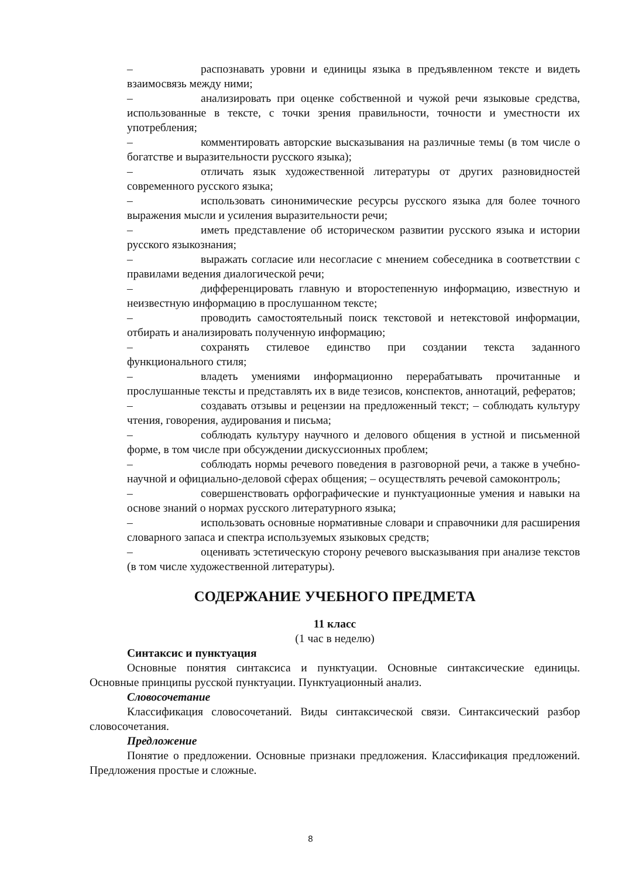– распознавать уровни и единицы языка в предъявленном тексте и видеть взаимосвязь между ними;
– анализировать при оценке собственной и чужой речи языковые средства, использованные в тексте, с точки зрения правильности, точности и уместности их употребления;
– комментировать авторские высказывания на различные темы (в том числе о богатстве и выразительности русского языка);
– отличать язык художественной литературы от других разновидностей современного русского языка;
– использовать синонимические ресурсы русского языка для более точного выражения мысли и усиления выразительности речи;
– иметь представление об историческом развитии русского языка и истории русского языкознания;
– выражать согласие или несогласие с мнением собеседника в соответствии с правилами ведения диалогической речи;
– дифференцировать главную и второстепенную информацию, известную и неизвестную информацию в прослушанном тексте;
– проводить самостоятельный поиск текстовой и нетекстовой информации, отбирать и анализировать полученную информацию;
– сохранять стилевое единство при создании текста заданного функционального стиля;
– владеть умениями информационно перерабатывать прочитанные и прослушанные тексты и представлять их в виде тезисов, конспектов, аннотаций, рефератов;
– создавать отзывы и рецензии на предложенный текст; – соблюдать культуру чтения, говорения, аудирования и письма;
– соблюдать культуру научного и делового общения в устной и письменной форме, в том числе при обсуждении дискуссионных проблем;
– соблюдать нормы речевого поведения в разговорной речи, а также в учебно-научной и официально-деловой сферах общения; – осуществлять речевой самоконтроль;
– совершенствовать орфографические и пунктуационные умения и навыки на основе знаний о нормах русского литературного языка;
– использовать основные нормативные словари и справочники для расширения словарного запаса и спектра используемых языковых средств;
– оценивать эстетическую сторону речевого высказывания при анализе текстов (в том числе художественной литературы).
СОДЕРЖАНИЕ УЧЕБНОГО ПРЕДМЕТА
11 класс
(1 час в неделю)
Синтаксис и пунктуация
Основные понятия синтаксиса и пунктуации. Основные синтаксические единицы. Основные принципы русской пунктуации. Пунктуационный анализ.
Словосочетание
Классификация словосочетаний. Виды синтаксической связи. Синтаксический разбор словосочетания.
Предложение
Понятие о предложении. Основные признаки предложения. Классификация предложений. Предложения простые и сложные.
8